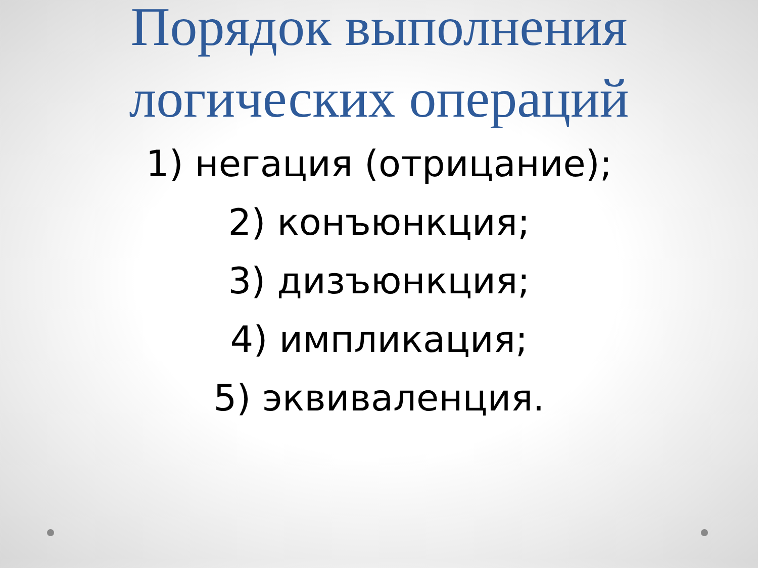Порядок выполнения
логических операций
1) негация (отрицание);
2) конъюнкция;
3) дизъюнкция;
4) импликация;
5) эквиваленция.